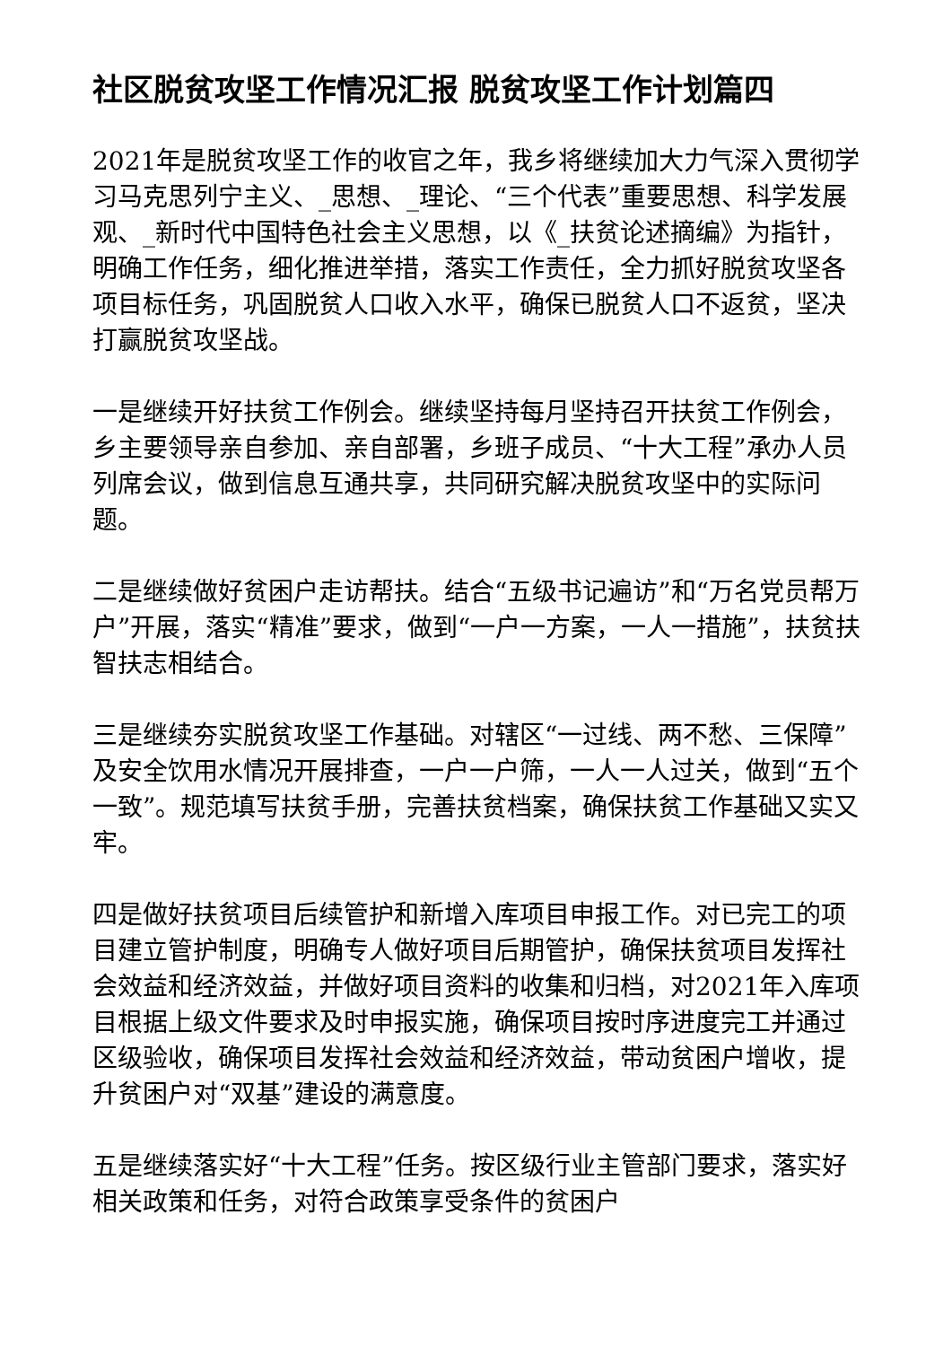社区脱贫攻坚工作情况汇报 脱贫攻坚工作计划篇四
2021年是脱贫攻坚工作的收官之年，我乡将继续加大力气深入贯彻学习马克思列宁主义、_思想、_理论、“三个代表”重要思想、科学发展观、_新时代中国特色社会主义思想，以《_扶贫论述摘编》为指针，明确工作任务，细化推进举措，落实工作责任，全力抓好脱贫攻坚各项目标任务，巩固脱贫人口收入水平，确保已脱贫人口不返贫，坚决打赢脱贫攻坚战。
一是继续开好扶贫工作例会。继续坚持每月坚持召开扶贫工作例会，乡主要领导亲自参加、亲自部署，乡班子成员、“十大工程”承办人员列席会议，做到信息互通共享，共同研究解决脱贫攻坚中的实际问题。
二是继续做好贫困户走访帮扶。结合“五级书记遍访”和“万名党员帮万户”开展，落实“精准”要求，做到“一户一方案，一人一措施”，扶贫扶智扶志相结合。
三是继续夯实脱贫攻坚工作基础。对辖区“一过线、两不愁、三保障”及安全饮用水情况开展排查，一户一户筛，一人一人过关，做到“五个一致”。规范填写扶贫手册，完善扶贫档案，确保扶贫工作基础又实又牢。
四是做好扶贫项目后续管护和新增入库项目申报工作。对已完工的项目建立管护制度，明确专人做好项目后期管护，确保扶贫项目发挥社会效益和经济效益，并做好项目资料的收集和归档，对2021年入库项目根据上级文件要求及时申报实施，确保项目按时序进度完工并通过区级验收，确保项目发挥社会效益和经济效益，带动贫困户增收，提升贫困户对“双基”建设的满意度。
五是继续落实好“十大工程”任务。按区级行业主管部门要求，落实好相关政策和任务，对符合政策享受条件的贫困户